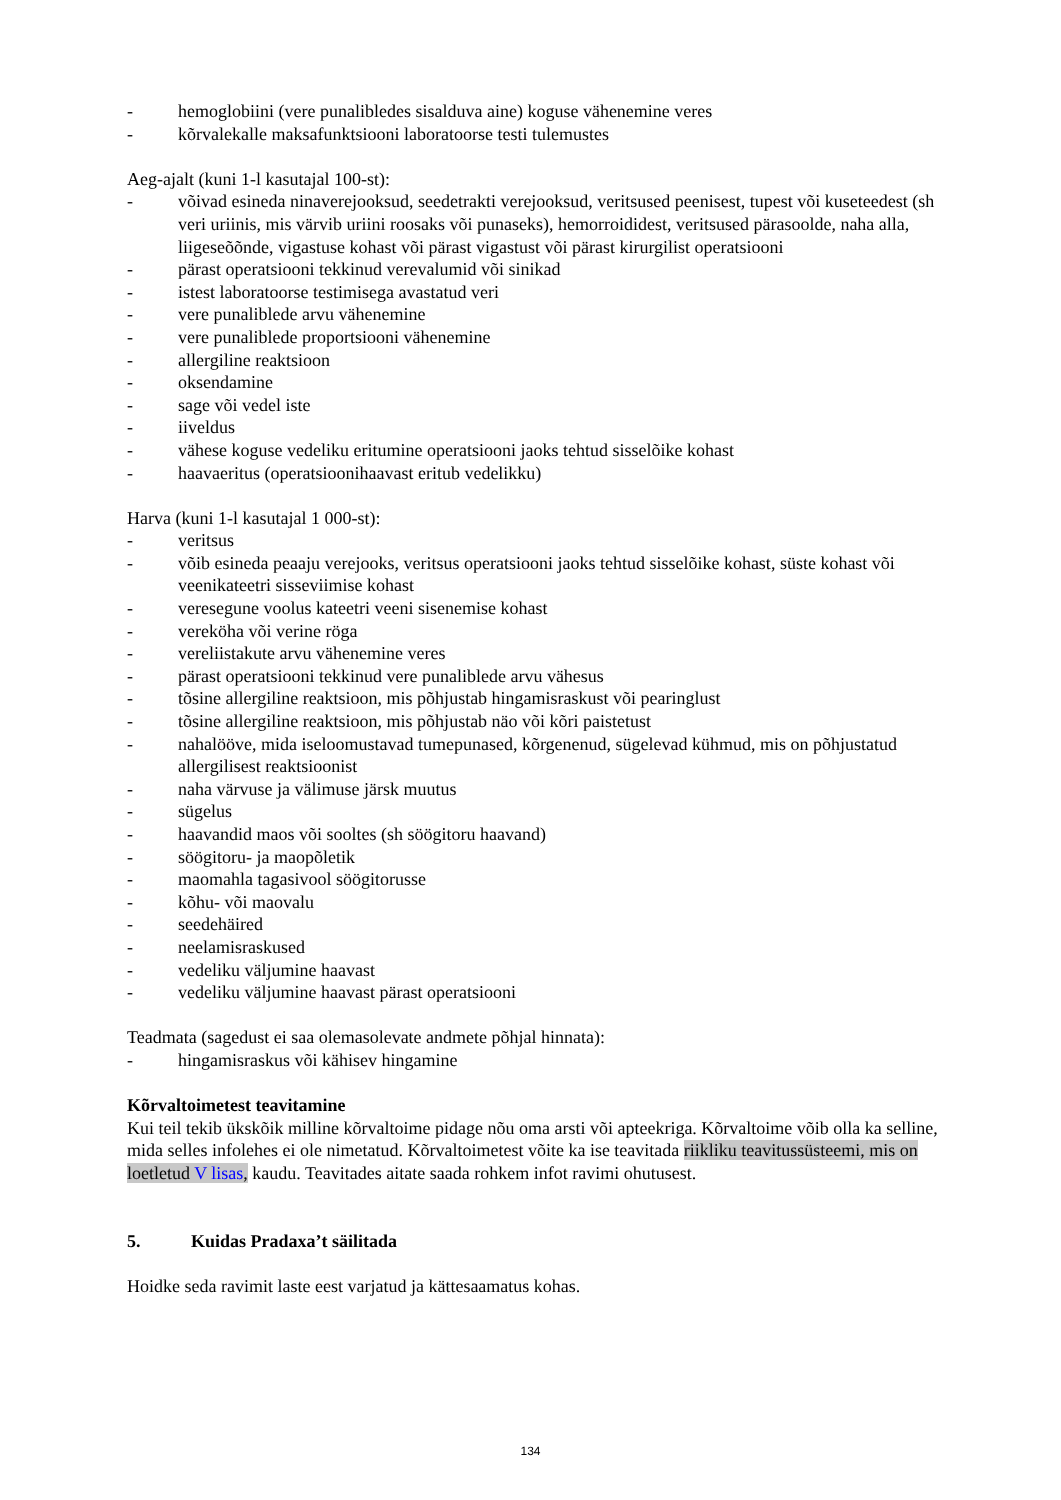- hemoglobiini (vere punalibledes sisalduva aine) koguse vähenemine veres
- kõrvalekalle maksafunktsiooni laboratoorse testi tulemustes
Aeg-ajalt (kuni 1-l kasutajal 100-st):
- võivad esineda ninaverejooksud, seedetrakti verejooksud, veritsused peenisest, tupest või kuseteedest (sh veri uriinis, mis värvib uriini roosaks või punaseks), hemorroididest, veritsused pärasoolde, naha alla, liigeseõõnde, vigastuse kohast või pärast vigastust või pärast kirurgilist operatsiooni
- pärast operatsiooni tekkinud verevalumid või sinikad
- istest laboratoorse testimisega avastatud veri
- vere punaliblede arvu vähenemine
- vere punaliblede proportsiooni vähenemine
- allergiline reaktsioon
- oksendamine
- sage või vedel iste
- iiveldus
- vähese koguse vedeliku eritumine operatsiooni jaoks tehtud sisselõike kohast
- haavaeritus (operatsioonihaavast eritub vedelikku)
Harva (kuni 1-l kasutajal 1 000-st):
- veritsus
- võib esineda peaaju verejooks, veritsus operatsiooni jaoks tehtud sisselõike kohast, süste kohast või veenikateetri sisseviimise kohast
- veresegune voolus kateetri veeni sisenemise kohast
- vereköha või verine röga
- vereliistakute arvu vähenemine veres
- pärast operatsiooni tekkinud vere punaliblede arvu vähesus
- tõsine allergiline reaktsioon, mis põhjustab hingamisraskust või pearinglust
- tõsine allergiline reaktsioon, mis põhjustab näo või kõri paistetust
- nahalööve, mida iseloomustavad tumepunased, kõrgenenud, sügelevad kühmud, mis on põhjustatud allergilisest reaktsioonist
- naha värvuse ja välimuse järsk muutus
- sügelus
- haavandid maos või sooltes (sh söögitoru haavand)
- söögitoru- ja maopõletik
- maomahla tagasivool söögitorusse
- kõhu- või maovalu
- seedehäired
- neelamisraskused
- vedeliku väljumine haavast
- vedeliku väljumine haavast pärast operatsiooni
Teadmata (sagedust ei saa olemasolevate andmete põhjal hinnata):
- hingamisraskus või kähisev hingamine
Kõrvaltoimetest teavitamine
Kui teil tekib ükskõik milline kõrvaltoime pidage nõu oma arsti või apteekriga. Kõrvaltoime võib olla ka selline, mida selles infolehes ei ole nimetatud. Kõrvaltoimetest võite ka ise teavitada riikliku teavitussüsteemi, mis on loetletud V lisas, kaudu. Teavitades aitate saada rohkem infot ravimi ohutusest.
5. Kuidas Pradaxa’t säilitada
Hoidke seda ravimit laste eest varjatud ja kättesaamatus kohas.
134